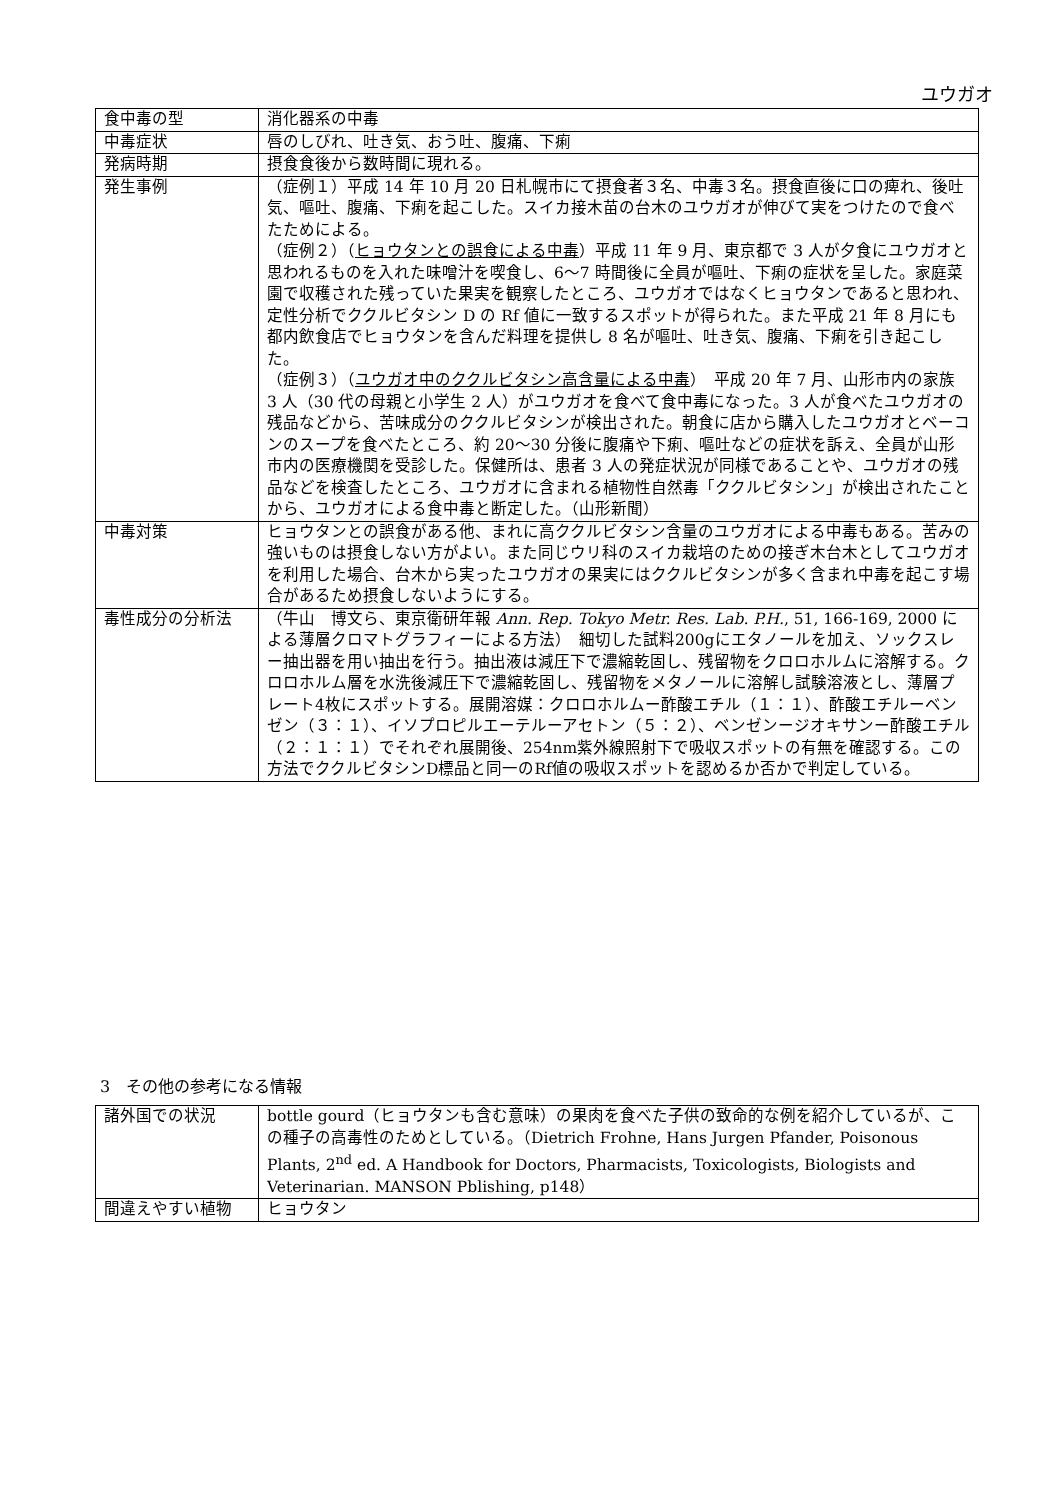ユウガオ
| 食中毒の型 | 消化器系の中毒 |
| 中毒症状 | 唇のしびれ、吐き気、おう吐、腹痛、下痢 |
| 発病時期 | 摂食食後から数時間に現れる。 |
| 発生事例 | （症例１）平成 14 年 10 月 20 日札幌市にて摂食者３名、中毒３名。摂食直後に口の痺れ、後吐気、嘔吐、腹痛、下痢を起こした。スイカ接木苗の台木のユウガオが伸びて実をつけたので食べたためによる。 （症例２）（ ヒョウタンとの誤食による中毒 ）平成 11 年 9 月、東京都で 3 人が夕食にユウガオと思われるものを入れた味噌汁を喫食し、6〜7 時間後に全員が嘔吐、下痢の症状を呈した。家庭菜園で収穫された残っていた果実を観察したところ、ユウガオではなくヒョウタンであると思われ、定性分析でククルビタシン D の Rf 値に一致するスポットが得られた。また平成 21 年 8 月にも都内飲食店でヒョウタンを含んだ料理を提供し 8 名が嘔吐、吐き気、腹痛、下痢を引き起こした。 （症例３）（ ユウガオ中のククルビタシン高含量による中毒 ） 平成 20 年 7 月、山形市内の家族 3 人（30 代の母親と小学生 2 人）がユウガオを食べて食中毒になった。3 人が食べたユウガオの残品などから、苦味成分のククルビタシンが検出された。朝食に店から購入したユウガオとベーコンのスープを食べたところ、約 20〜30 分後に腹痛や下痢、嘔吐などの症状を訴え、全員が山形市内の医療機関を受診した。保健所は、患者 3 人の発症状況が同様であることや、ユウガオの残品などを検査したところ、ユウガオに含まれる植物性自然毒「ククルビタシン」が検出されたことから、ユウガオによる食中毒と断定した。（山形新聞） |
| 中毒対策 | ヒョウタンとの誤食がある他、まれに高ククルビタシン含量のユウガオによる中毒もある。苦みの強いものは摂食しない方がよい。また同じウリ科のスイカ栽培のための接ぎ木台木としてユウガオを利用した場合、台木から実ったユウガオの果実にはククルビタシンが多く含まれ中毒を起こす場合があるため摂食しないようにする。 |
| 毒性成分の分析法 | （牛山 博文ら、東京衛研年報 Ann. Rep. Tokyo Metr. Res. Lab. P.H. , 51, 166-169, 2000 による薄層クロマトグラフィーによる方法） 細切した試料200gにエタノールを加え、ソックスレー抽出器を用い抽出を行う。抽出液は減圧下で濃縮乾固し、残留物をクロロホルムに溶解する。クロロホルム層を水洗後減圧下で濃縮乾固し、残留物をメタノールに溶解し試験溶液とし、薄層プレート4枚にスポットする。展開溶媒：クロロホルムー酢酸エチル（１：１）、酢酸エチルーベンゼン（３：１）、イソプロピルエーテルーアセトン（５：２）、ベンゼンージオキサンー酢酸エチル（２：１：１）でそれぞれ展開後、254nm紫外線照射下で吸収スポットの有無を確認する。この方法でククルビタシンD標品と同一のRf値の吸収スポットを認めるか否かで判定している。 |
3　その他の参考になる情報
| 諸外国での状況 | bottle gourd（ヒョウタンも含む意味）の果肉を食べた子供の致命的な例を紹介しているが、この種子の高毒性のためとしている。（Dietrich Frohne, Hans Jurgen Pfander, Poisonous Plants, 2<sup>nd</sup> ed. A Handbook for Doctors, Pharmacists, Toxicologists, Biologists and Veterinarian. MANSON Pblishing, p148） |
| 間違えやすい植物 | ヒョウタン |